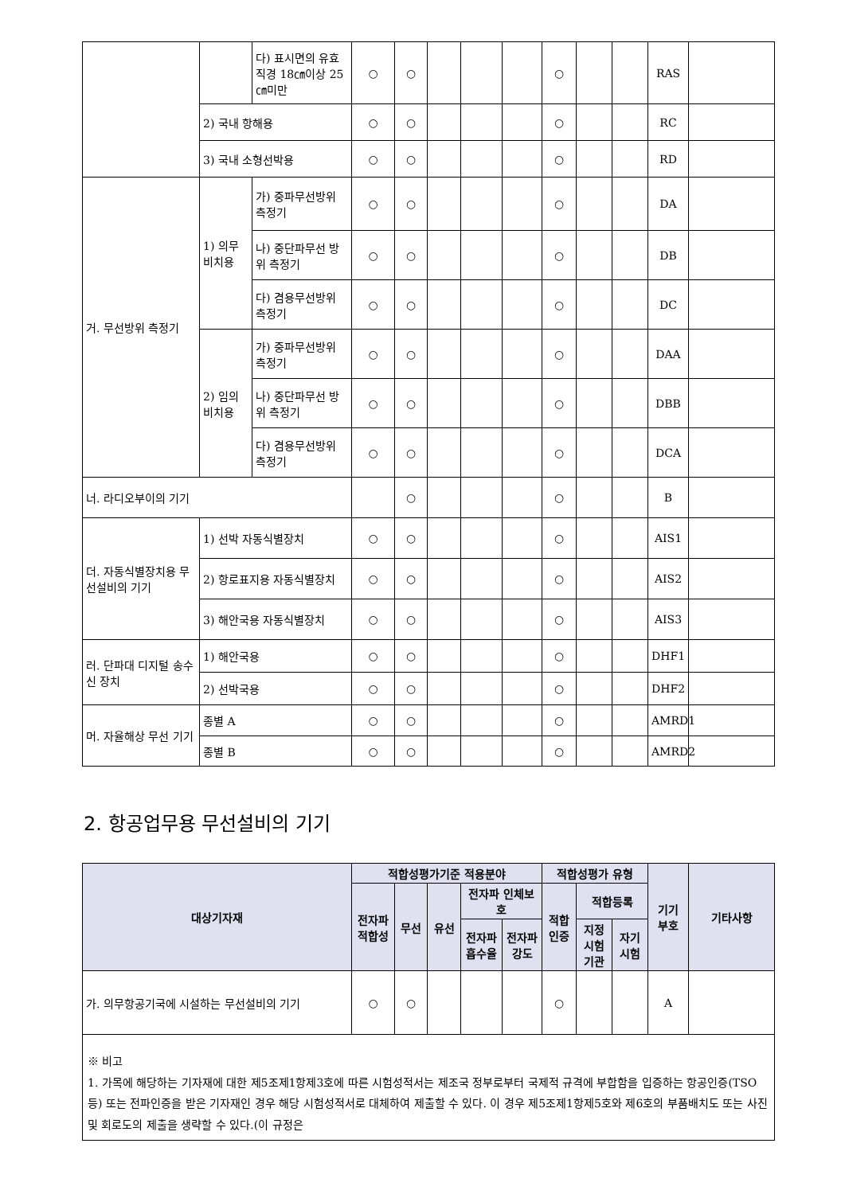| | | 다) 표시면의 유효 직경 18㎝이상 25㎝미만 | ○ | ○ | | | | ○ | | | RAS | |
| | 2) 국내 항해용 | | ○ | ○ | | | | ○ | | | RC | |
| | 3) 국내 소형선박용 | | ○ | ○ | | | | ○ | | | RD | |
| 거. 무선방위 측정기 | 1) 의무 비치용 | 가) 중파무선방위 측정기 | ○ | ○ | | | | ○ | | | DA | |
| | | 나) 중단파무선 방위 측정기 | ○ | ○ | | | | ○ | | | DB | |
| | | 다) 겸용무선방위 측정기 | ○ | ○ | | | | ○ | | | DC | |
| | 2) 임의 비치용 | 가) 중파무선방위 측정기 | ○ | ○ | | | | ○ | | | DAA | |
| | | 나) 중단파무선 방위 측정기 | ○ | ○ | | | | ○ | | | DBB | |
| | | 다) 겸용무선방위 측정기 | ○ | ○ | | | | ○ | | | DCA | |
| 너. 라디오부이의 기기 | | | | ○ | | | | ○ | | | B | |
| 더. 자동식별장치용 무선설비의 기기 | 1) 선박 자동식별장치 | | ○ | ○ | | | | ○ | | | AIS1 | |
| | 2) 항로표지용 자동식별장치 | | ○ | ○ | | | | ○ | | | AIS2 | |
| | 3) 해안국용 자동식별장치 | | ○ | ○ | | | | ○ | | | AIS3 | |
| 러. 단파대 디지털 송수신 장치 | 1) 해안국용 | | ○ | ○ | | | | ○ | | | DHF1 | |
| | 2) 선박국용 | | ○ | ○ | | | | ○ | | | DHF2 | |
| 머. 자율해상 무선 기기 | 종별 A | | ○ | ○ | | | | ○ | | | AMRD1 | |
| | 종별 B | | ○ | ○ | | | | ○ | | | AMRD2 | |
2. 항공업무용 무선설비의 기기
| 대상기자재 | 적합성평가기준 적용분야 | | | | | 적합성평가 유형 | | | 기기 부호 | 기타사항 |
| --- | --- | --- | --- | --- | --- | --- | --- | --- | --- | --- |
| | 전자파 적합성 | 무선 | 유선 | 전자파 인체보호 | | 적합 인증 | 적합등록 | | | |
| | | | | 전자파 흡수율 | 전자파 강도 | | 지정 시험 기관 | 자기 시험 | | |
| 가. 의무항공기국에 시설하는 무선설비의 기기 | ○ | ○ | | | | ○ | | | A | |
| ※ 비고 1. 가목에 해당하는 기자재에 대한 제5조제1항제3호에 따른 시험성적서는 제조국 정부로부터 국제적 규격에 부합함을 입증하는 항공인증(TSO 등) 또는 전파인증을 받은 기자재인 경우 해당 시험성적서로 대체하여 제출할 수 있다. 이 경우 제5조제1항제5호와 제6호의 부품배치도 또는 사진 및 회로도의 제출을 생략할 수 있다.(이 규정은 | | | | | | | | | | |